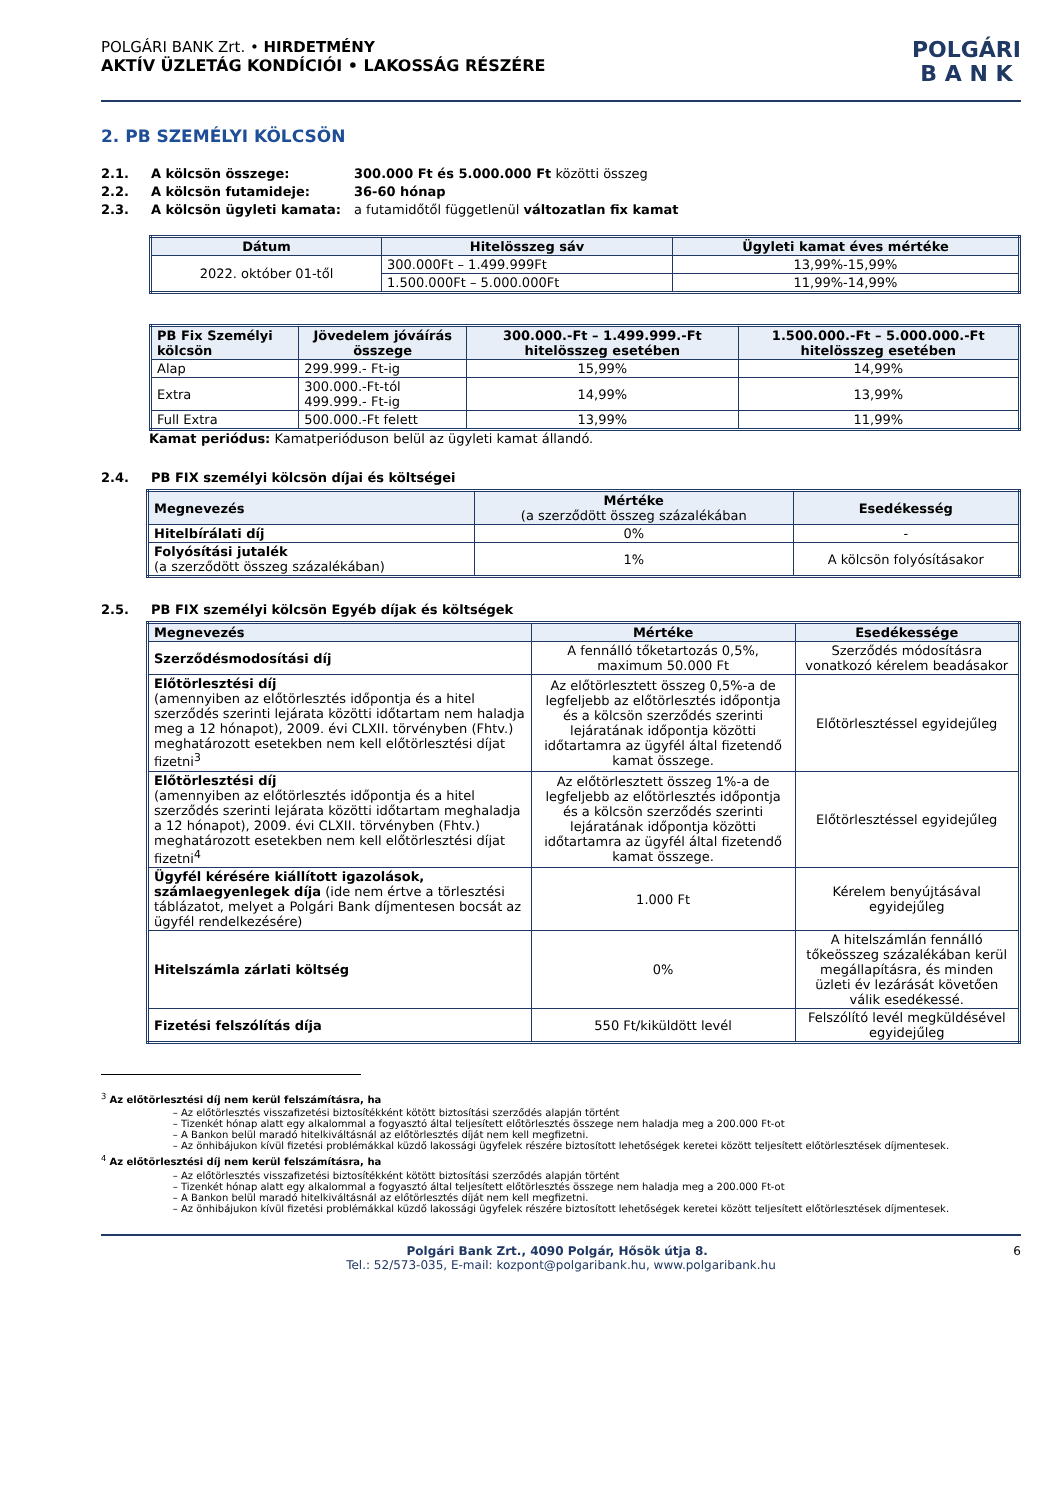POLGÁRI BANK Zrt. • HIRDETMÉNY
AKTÍV ÜZLETÁG KONDÍCIÓI • LAKOSSÁG RÉSZÉRE
POLGÁRI
B A N K
2. PB SZEMÉLYI KÖLCSÖN
2.1. A kölcsön összege: 300.000 Ft és 5.000.000 Ft közötti összeg
2.2. A kölcsön futamideje: 36-60 hónap
2.3. A kölcsön ügyleti kamata: a futamidőtől függetlenül változatlan fix kamat
| Dátum | Hitelösszeg sáv | Ügyleti kamat éves mértéke |
| --- | --- | --- |
| 2022. október 01-től | 300.000Ft – 1.499.999Ft | 13,99%-15,99% |
| | 1.500.000Ft – 5.000.000Ft | 11,99%-14,99% |
| PB Fix Személyi kölcsön | Jövedelem jóváírás összege | 300.000.-Ft – 1.499.999.-Ft hitelösszeg esetében | 1.500.000.-Ft – 5.000.000.-Ft hitelösszeg esetében |
| --- | --- | --- | --- |
| Alap | 299.999.- Ft-ig | 15,99% | 14,99% |
| Extra | 300.000.-Ft-tól 499.999.- Ft-ig | 14,99% | 13,99% |
| Full Extra | 500.000.-Ft felett | 13,99% | 11,99% |
Kamat periódus: Kamatperióduson belül az ügyleti kamat állandó.
2.4. PB FIX személyi kölcsön díjai és költségei
| Megnevezés | Mértéke (a szerződött összeg százalékában | Esedékesség |
| --- | --- | --- |
| Hitelbírálati díj | 0% | - |
| Folyósítási jutalék (a szerződött összeg százalékában) | 1% | A kölcsön folyósításakor |
2.5. PB FIX személyi kölcsön Egyéb díjak és költségek
| Megnevezés | Mértéke | Esedékessége |
| --- | --- | --- |
| Szerződésmodosítási díj | A fennálló tőketartozás 0,5%, maximum 50.000 Ft | Szerződés módosításra vonatkozó kérelem beadásakor |
| Előtörlesztési díj (amennyiben az előtörlesztés időpontja és a hitel szerződés szerinti lejárata közötti időtartam nem haladja meg a 12 hónapot), 2009. évi CLXII. törvényben (Fhtv.) meghatározott esetekben nem kell előtörlesztési díjat fizetni<sup>3</sup> | Az előtörlesztett összeg 0,5%-a de legfeljebb az előtörlesztés időpontja és a kölcsön szerződés szerinti lejáratának időpontja közötti időtartamra az ügyfél által fizetendő kamat összege. | Előtörlesztéssel egyidejűleg |
| Előtörlesztési díj (amennyiben az előtörlesztés időpontja és a hitel szerződés szerinti lejárata közötti időtartam meghaladja a 12 hónapot), 2009. évi CLXII. törvényben (Fhtv.) meghatározott esetekben nem kell előtörlesztési díjat fizetni<sup>4</sup> | Az előtörlesztett összeg 1%-a de legfeljebb az előtörlesztés időpontja és a kölcsön szerződés szerinti lejáratának időpontja közötti időtartamra az ügyfél által fizetendő kamat összege. | Előtörlesztéssel egyidejűleg |
| Ügyfél kérésére kiállított igazolások, számlaegyenlegek díja (ide nem értve a törlesztési táblázatot, melyet a Polgári Bank díjmentesen bocsát az ügyfél rendelkezésére) | 1.000 Ft | Kérelem benyújtásával egyidejűleg |
| Hitelszámla zárlati költség | 0% | A hitelszámlán fennálló tőkeösszeg százalékában kerül megállapításra, és minden üzleti év lezárását követően válik esedékessé. |
| Fizetési felszólítás díja | 550 Ft/kiküldött levél | Felszólító levél megküldésével egyidejűleg |
<sup>3</sup> Az előtörlesztési díj nem kerül felszámításra, ha
Az előtörlesztés visszafizetési biztosítékként kötött biztosítási szerződés alapján történt
Tizenkét hónap alatt egy alkalommal a fogyasztó által teljesített előtörlesztés összege nem haladja meg a 200.000 Ft-ot
A Bankon belül maradó hitelkiváltásnál az előtörlesztés díját nem kell megfizetni.
Az önhibájukon kívül fizetési problémákkal küzdő lakossági ügyfelek részére biztosított lehetőségek keretei között teljesített előtörlesztések díjmentesek.
<sup>4</sup> Az előtörlesztési díj nem kerül felszámításra, ha
Az előtörlesztés visszafizetési biztosítékként kötött biztosítási szerződés alapján történt
Tizenkét hónap alatt egy alkalommal a fogyasztó által teljesített előtörlesztés összege nem haladja meg a 200.000 Ft-ot
A Bankon belül maradó hitelkiváltásnál az előtörlesztés díját nem kell megfizetni.
Az önhibájukon kívül fizetési problémákkal küzdő lakossági ügyfelek részére biztosított lehetőségek keretei között teljesített előtörlesztések díjmentesek.
Polgári Bank Zrt., 4090 Polgár, Hősök útja 8. 6
Tel.: 52/573-035, E-mail: kozpont@polgaribank.hu, www.polgaribank.hu